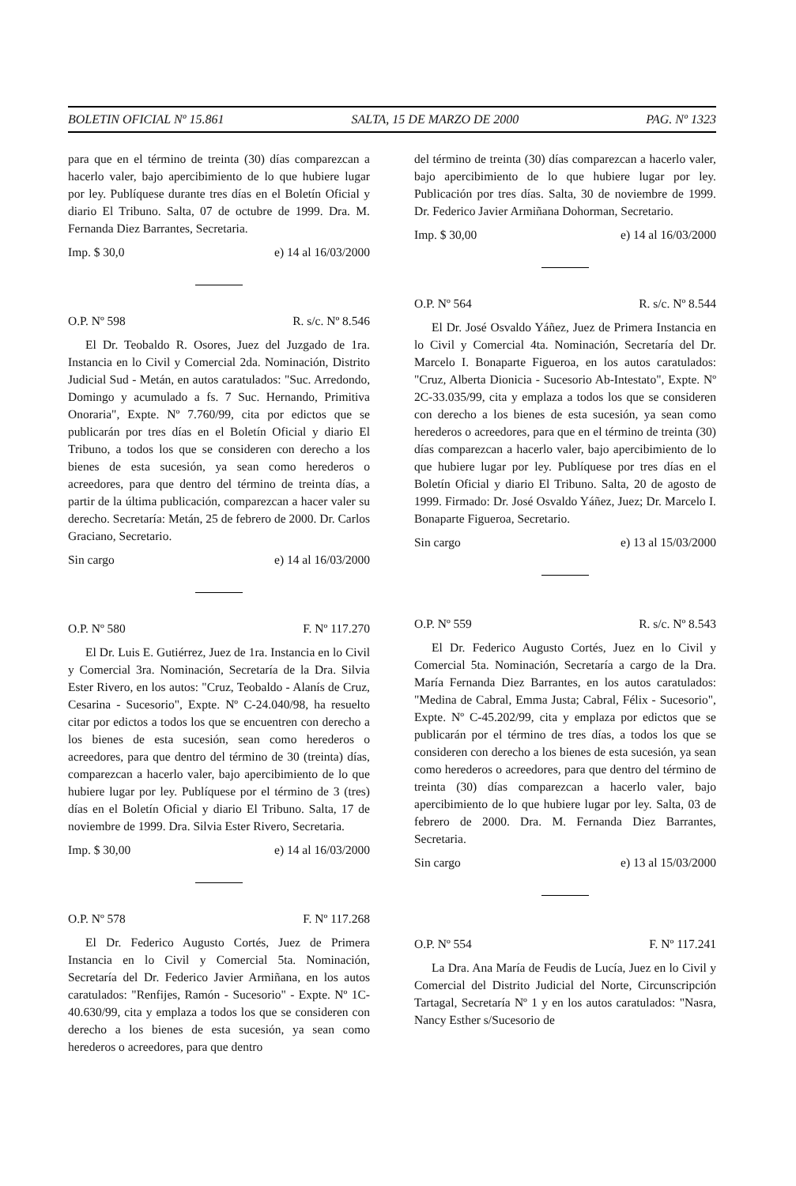BOLETIN OFICIAL Nº 15.861 SALTA, 15 DE MARZO DE 2000 PAG. Nº 1323
para que en el término de treinta (30) días comparezcan a hacerlo valer, bajo apercibimiento de lo que hubiere lugar por ley. Publíquese durante tres días en el Boletín Oficial y diario El Tribuno. Salta, 07 de octubre de 1999. Dra. M. Fernanda Diez Barrantes, Secretaria.
Imp. $ 30,0 e) 14 al 16/03/2000
O.P. Nº 598 R. s/c. Nº 8.546
El Dr. Teobaldo R. Osores, Juez del Juzgado de 1ra. Instancia en lo Civil y Comercial 2da. Nominación, Distrito Judicial Sud - Metán, en autos caratulados: "Suc. Arredondo, Domingo y acumulado a fs. 7 Suc. Hernando, Primitiva Onoraria", Expte. Nº 7.760/99, cita por edictos que se publicarán por tres días en el Boletín Oficial y diario El Tribuno, a todos los que se consideren con derecho a los bienes de esta sucesión, ya sean como herederos o acreedores, para que dentro del término de treinta días, a partir de la última publicación, comparezcan a hacer valer su derecho. Secretaría: Metán, 25 de febrero de 2000. Dr. Carlos Graciano, Secretario.
Sin cargo e) 14 al 16/03/2000
O.P. Nº 580 F. Nº 117.270
El Dr. Luis E. Gutiérrez, Juez de 1ra. Instancia en lo Civil y Comercial 3ra. Nominación, Secretaría de la Dra. Silvia Ester Rivero, en los autos: "Cruz, Teobaldo - Alanís de Cruz, Cesarina - Sucesorio", Expte. Nº C-24.040/98, ha resuelto citar por edictos a todos los que se encuentren con derecho a los bienes de esta sucesión, sean como herederos o acreedores, para que dentro del término de 30 (treinta) días, comparezcan a hacerlo valer, bajo apercibimiento de lo que hubiere lugar por ley. Publíquese por el término de 3 (tres) días en el Boletín Oficial y diario El Tribuno. Salta, 17 de noviembre de 1999. Dra. Silvia Ester Rivero, Secretaria.
Imp. $ 30,00 e) 14 al 16/03/2000
O.P. Nº 578 F. Nº 117.268
El Dr. Federico Augusto Cortés, Juez de Primera Instancia en lo Civil y Comercial 5ta. Nominación, Secretaría del Dr. Federico Javier Armiñana, en los autos caratulados: "Renfijes, Ramón - Sucesorio" - Expte. Nº 1C-40.630/99, cita y emplaza a todos los que se consideren con derecho a los bienes de esta sucesión, ya sean como herederos o acreedores, para que dentro
del término de treinta (30) días comparezcan a hacerlo valer, bajo apercibimiento de lo que hubiere lugar por ley. Publicación por tres días. Salta, 30 de noviembre de 1999. Dr. Federico Javier Armiñana Dohorman, Secretario.
Imp. $ 30,00 e) 14 al 16/03/2000
O.P. Nº 564 R. s/c. Nº 8.544
El Dr. José Osvaldo Yáñez, Juez de Primera Instancia en lo Civil y Comercial 4ta. Nominación, Secretaría del Dr. Marcelo I. Bonaparte Figueroa, en los autos caratulados: "Cruz, Alberta Dionicia - Sucesorio Ab-Intestato", Expte. Nº 2C-33.035/99, cita y emplaza a todos los que se consideren con derecho a los bienes de esta sucesión, ya sean como herederos o acreedores, para que en el término de treinta (30) días comparezcan a hacerlo valer, bajo apercibimiento de lo que hubiere lugar por ley. Publíquese por tres días en el Boletín Oficial y diario El Tribuno. Salta, 20 de agosto de 1999. Firmado: Dr. José Osvaldo Yáñez, Juez; Dr. Marcelo I. Bonaparte Figueroa, Secretario.
Sin cargo e) 13 al 15/03/2000
O.P. Nº 559 R. s/c. Nº 8.543
El Dr. Federico Augusto Cortés, Juez en lo Civil y Comercial 5ta. Nominación, Secretaría a cargo de la Dra. María Fernanda Diez Barrantes, en los autos caratulados: "Medina de Cabral, Emma Justa; Cabral, Félix - Sucesorio", Expte. Nº C-45.202/99, cita y emplaza por edictos que se publicarán por el término de tres días, a todos los que se consideren con derecho a los bienes de esta sucesión, ya sean como herederos o acreedores, para que dentro del término de treinta (30) días comparezcan a hacerlo valer, bajo apercibimiento de lo que hubiere lugar por ley. Salta, 03 de febrero de 2000. Dra. M. Fernanda Diez Barrantes, Secretaria.
Sin cargo e) 13 al 15/03/2000
O.P. Nº 554 F. Nº 117.241
La Dra. Ana María de Feudis de Lucía, Juez en lo Civil y Comercial del Distrito Judicial del Norte, Circunscripción Tartagal, Secretaría Nº 1 y en los autos caratulados: "Nasra, Nancy Esther s/Sucesorio de